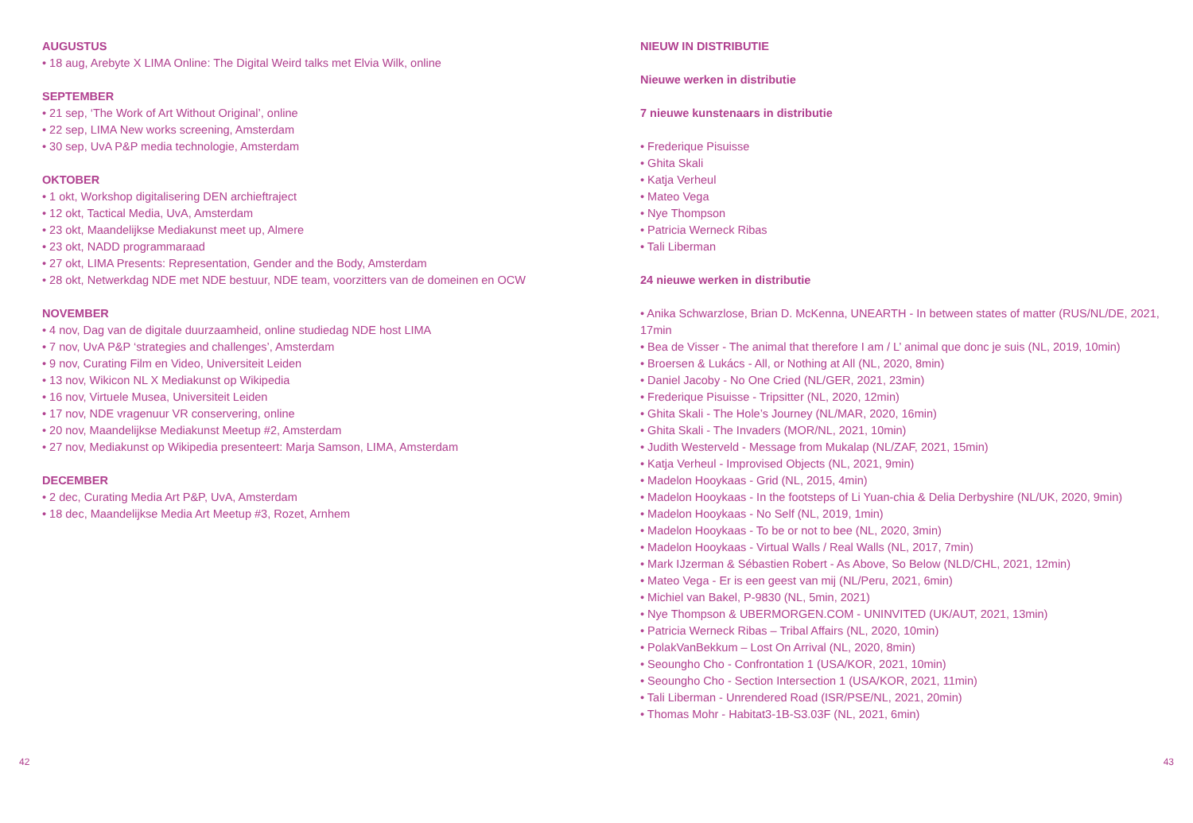AUGUSTUS
• 18 aug, Arebyte X LIMA Online: The Digital Weird talks met Elvia Wilk, online
SEPTEMBER
• 21 sep, ‘The Work of Art Without Original’, online
• 22 sep, LIMA New works screening, Amsterdam
• 30 sep, UvA P&P media technologie, Amsterdam
OKTOBER
• 1 okt, Workshop digitalisering DEN archieftraject
• 12 okt, Tactical Media, UvA, Amsterdam
• 23 okt, Maandelijkse Mediakunst meet up, Almere
• 23 okt, NADD programmaraad
• 27 okt, LIMA Presents: Representation, Gender and the Body, Amsterdam
• 28 okt, Netwerkdag NDE met NDE bestuur, NDE team, voorzitters van de domeinen en OCW
NOVEMBER
• 4 nov, Dag van de digitale duurzaamheid, online studiedag NDE host LIMA
• 7 nov, UvA P&P ‘strategies and challenges’, Amsterdam
• 9 nov, Curating Film en Video, Universiteit Leiden
• 13 nov, Wikicon NL X Mediakunst op Wikipedia
• 16 nov, Virtuele Musea, Universiteit Leiden
• 17 nov, NDE vragenuur VR conservering, online
• 20 nov, Maandelijkse Mediakunst Meetup #2, Amsterdam
• 27 nov, Mediakunst op Wikipedia presenteert: Marja Samson, LIMA, Amsterdam
DECEMBER
• 2 dec, Curating Media Art P&P, UvA, Amsterdam
• 18 dec, Maandelijkse Media Art Meetup #3, Rozet, Arnhem
NIEUW IN DISTRIBUTIE
Nieuwe werken in distributie
7 nieuwe kunstenaars in distributie
• Frederique Pisuisse
• Ghita Skali
• Katja Verheul
• Mateo Vega
• Nye Thompson
• Patricia Werneck Ribas
• Tali Liberman
24 nieuwe werken in distributie
• Anika Schwarzlose, Brian D. McKenna, UNEARTH - In between states of matter (RUS/NL/DE, 2021, 17min
• Bea de Visser - The animal that therefore I am / L’ animal que donc je suis (NL, 2019, 10min)
• Broersen & Lukács - All, or Nothing at All (NL, 2020, 8min)
• Daniel Jacoby - No One Cried (NL/GER, 2021, 23min)
• Frederique Pisuisse - Tripsitter (NL, 2020, 12min)
• Ghita Skali - The Hole’s Journey (NL/MAR, 2020, 16min)
• Ghita Skali - The Invaders (MOR/NL, 2021, 10min)
• Judith Westerveld - Message from Mukalap (NL/ZAF, 2021, 15min)
• Katja Verheul - Improvised Objects (NL, 2021, 9min)
• Madelon Hooykaas - Grid (NL, 2015, 4min)
• Madelon Hooykaas - In the footsteps of Li Yuan-chia & Delia Derbyshire (NL/UK, 2020, 9min)
• Madelon Hooykaas - No Self (NL, 2019, 1min)
• Madelon Hooykaas - To be or not to bee (NL, 2020, 3min)
• Madelon Hooykaas - Virtual Walls / Real Walls (NL, 2017, 7min)
• Mark IJzerman & Sébastien Robert - As Above, So Below (NLD/CHL, 2021, 12min)
• Mateo Vega - Er is een geest van mij (NL/Peru, 2021, 6min)
• Michiel van Bakel, P-9830 (NL, 5min, 2021)
• Nye Thompson & UBERMORGEN.COM - UNINVITED (UK/AUT, 2021, 13min)
• Patricia Werneck Ribas – Tribal Affairs (NL, 2020, 10min)
• PolakVanBekkum – Lost On Arrival (NL, 2020, 8min)
• Seoungho Cho - Confrontation 1 (USA/KOR, 2021, 10min)
• Seoungho Cho - Section Intersection 1 (USA/KOR, 2021, 11min)
• Tali Liberman - Unrendered Road (ISR/PSE/NL, 2021, 20min)
• Thomas Mohr - Habitat3-1B-S3.03F (NL, 2021, 6min)
42 43